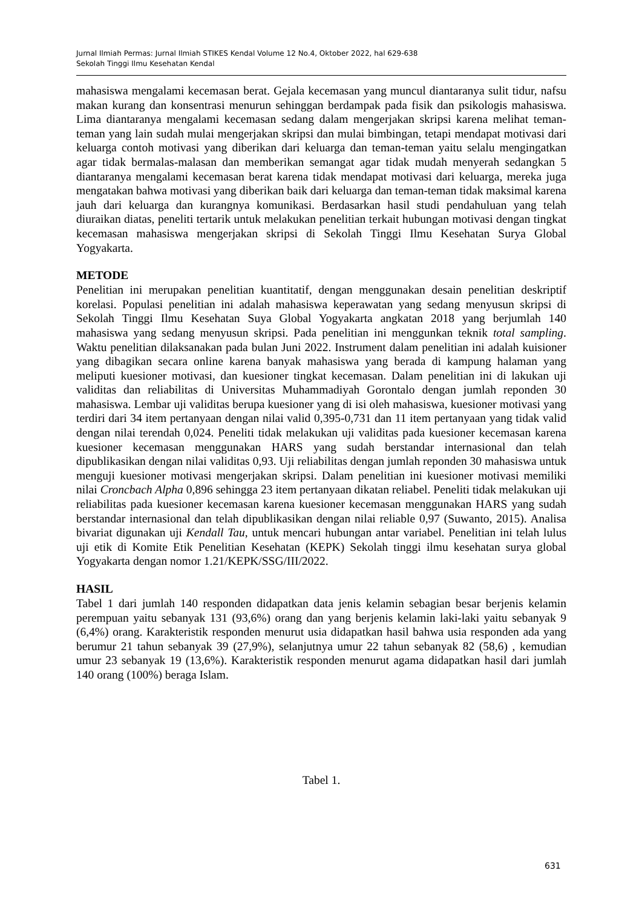Jurnal Ilmiah Permas: Jurnal Ilmiah STIKES Kendal Volume 12 No.4, Oktober 2022, hal 629-638
Sekolah Tinggi Ilmu Kesehatan Kendal
mahasiswa mengalami kecemasan berat. Gejala kecemasan yang muncul diantaranya sulit tidur, nafsu makan kurang dan konsentrasi menurun sehinggan berdampak pada fisik dan psikologis mahasiswa. Lima diantaranya mengalami kecemasan sedang dalam mengerjakan skripsi karena melihat teman-teman yang lain sudah mulai mengerjakan skripsi dan mulai bimbingan, tetapi mendapat motivasi dari keluarga contoh motivasi yang diberikan dari keluarga dan teman-teman yaitu selalu mengingatkan agar tidak bermalas-malasan dan memberikan semangat agar tidak mudah menyerah sedangkan 5 diantaranya mengalami kecemasan berat karena tidak mendapat motivasi dari keluarga, mereka juga mengatakan bahwa motivasi yang diberikan baik dari keluarga dan teman-teman tidak maksimal karena jauh dari keluarga dan kurangnya komunikasi. Berdasarkan hasil studi pendahuluan yang telah diuraikan diatas, peneliti tertarik untuk melakukan penelitian terkait hubungan motivasi dengan tingkat kecemasan mahasiswa mengerjakan skripsi di Sekolah Tinggi Ilmu Kesehatan Surya Global Yogyakarta.
METODE
Penelitian ini merupakan penelitian kuantitatif, dengan menggunakan desain penelitian deskriptif korelasi. Populasi penelitian ini adalah mahasiswa keperawatan yang sedang menyusun skripsi di Sekolah Tinggi Ilmu Kesehatan Suya Global Yogyakarta angkatan 2018 yang berjumlah 140 mahasiswa yang sedang menyusun skripsi. Pada penelitian ini menggunkan teknik total sampling. Waktu penelitian dilaksanakan pada bulan Juni 2022. Instrument dalam penelitian ini adalah kuisioner yang dibagikan secara online karena banyak mahasiswa yang berada di kampung halaman yang meliputi kuesioner motivasi, dan kuesioner tingkat kecemasan. Dalam penelitian ini di lakukan uji validitas dan reliabilitas di Universitas Muhammadiyah Gorontalo dengan jumlah reponden 30 mahasiswa. Lembar uji validitas berupa kuesioner yang di isi oleh mahasiswa, kuesioner motivasi yang terdiri dari 34 item pertanyaan dengan nilai valid 0,395-0,731 dan 11 item pertanyaan yang tidak valid dengan nilai terendah 0,024. Peneliti tidak melakukan uji validitas pada kuesioner kecemasan karena kuesioner kecemasan menggunakan HARS yang sudah berstandar internasional dan telah dipublikasikan dengan nilai validitas 0,93. Uji reliabilitas dengan jumlah reponden 30 mahasiswa untuk menguji kuesioner motivasi mengerjakan skripsi. Dalam penelitian ini kuesioner motivasi memiliki nilai Croncbach Alpha 0,896 sehingga 23 item pertanyaan dikatan reliabel. Peneliti tidak melakukan uji reliabilitas pada kuesioner kecemasan karena kuesioner kecemasan menggunakan HARS yang sudah berstandar internasional dan telah dipublikasikan dengan nilai reliable 0,97 (Suwanto, 2015). Analisa bivariat digunakan uji Kendall Tau, untuk mencari hubungan antar variabel. Penelitian ini telah lulus uji etik di Komite Etik Penelitian Kesehatan (KEPK) Sekolah tinggi ilmu kesehatan surya global Yogyakarta dengan nomor 1.21/KEPK/SSG/III/2022.
HASIL
Tabel 1 dari jumlah 140 responden didapatkan data jenis kelamin sebagian besar berjenis kelamin perempuan yaitu sebanyak 131 (93,6%) orang dan yang berjenis kelamin laki-laki yaitu sebanyak 9 (6,4%) orang. Karakteristik responden menurut usia didapatkan hasil bahwa usia responden ada yang berumur 21 tahun sebanyak 39 (27,9%), selanjutnya umur 22 tahun sebanyak 82 (58,6) , kemudian umur 23 sebanyak 19 (13,6%). Karakteristik responden menurut agama didapatkan hasil dari jumlah 140 orang (100%) beraga Islam.
Tabel 1.
631